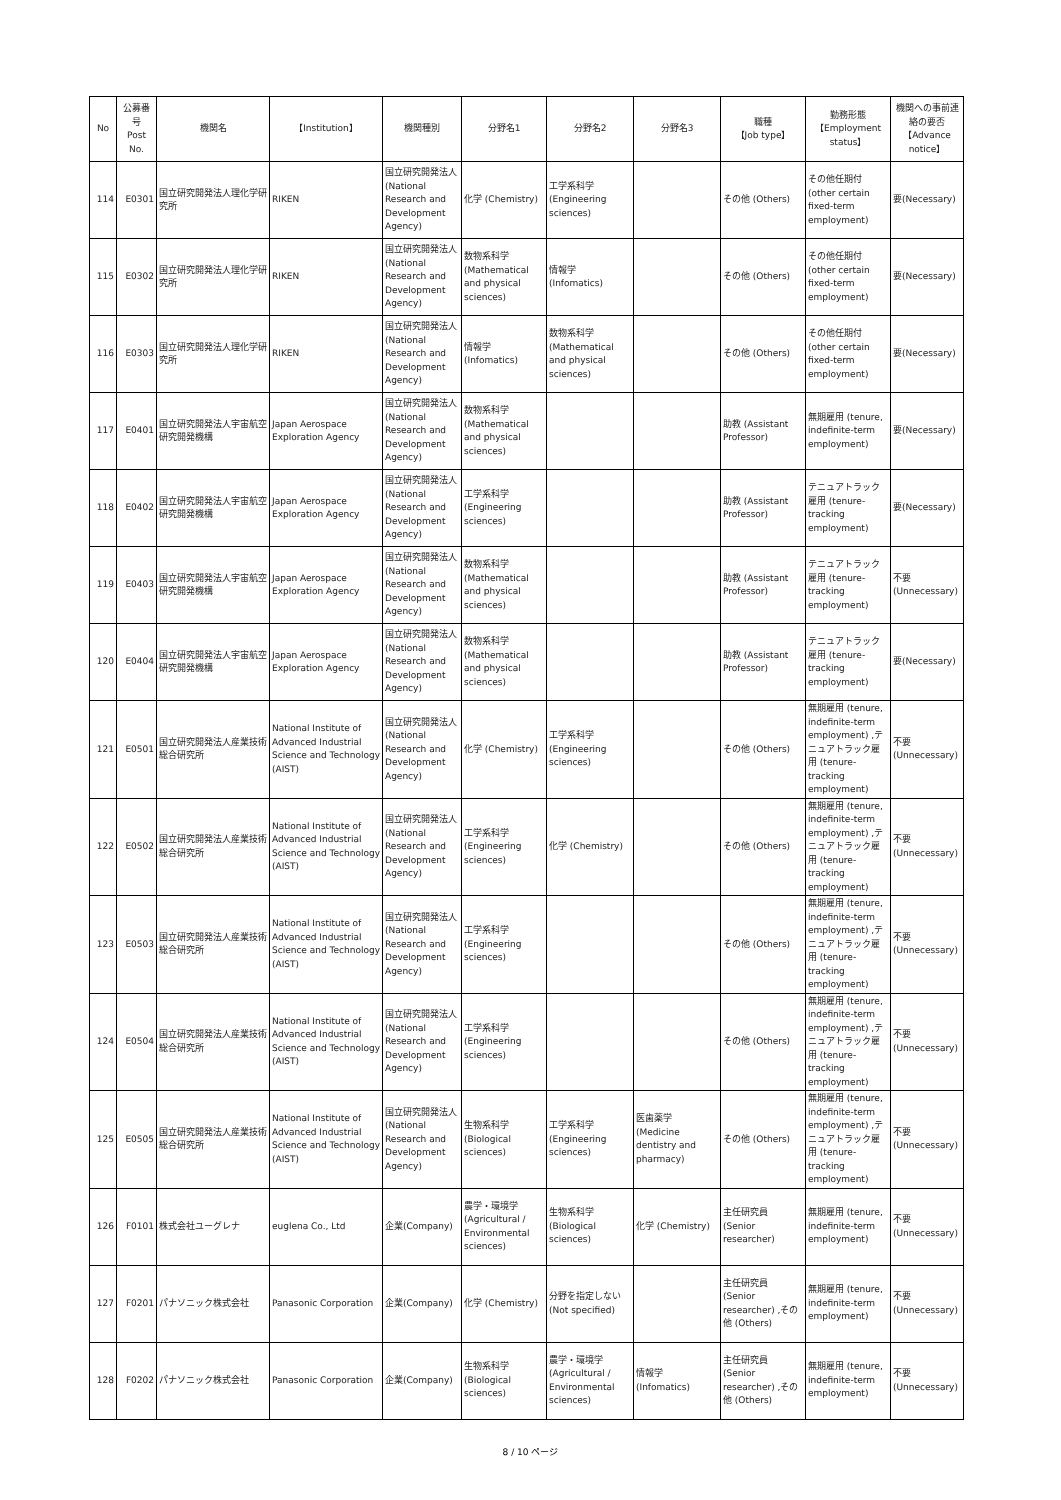| No | 公募番号 Post No. | 機関名 | 【Institution】 | 機関種別 | 分野名1 | 分野名2 | 分野名3 | 職種 【Job type】 | 勤務形態 【Employment status】 | 機関への事前連絡の要否 【Advance notice】 |
| --- | --- | --- | --- | --- | --- | --- | --- | --- | --- | --- |
| 114 | E0301 | 国立研究開発法人理化学研究所 | RIKEN | 国立研究開発法人 (National Research and Development Agency) | 化学 (Chemistry) | 工学系科学 (Engineering sciences) | | その他 (Others) | その他任期付 (other certain fixed-term employment) | 要(Necessary) |
| 115 | E0302 | 国立研究開発法人理化学研究所 | RIKEN | 国立研究開発法人 (National Research and Development Agency) | 数物系科学 (Mathematical and physical sciences) | 情報学 (Infomatics) | | その他 (Others) | その他任期付 (other certain fixed-term employment) | 要(Necessary) |
| 116 | E0303 | 国立研究開発法人理化学研究所 | RIKEN | 国立研究開発法人 (National Research and Development Agency) | 情報学 (Infomatics) | 数物系科学 (Mathematical and physical sciences) | | その他 (Others) | その他任期付 (other certain fixed-term employment) | 要(Necessary) |
| 117 | E0401 | 国立研究開発法人宇宙航空研究開発機構 | Japan Aerospace Exploration Agency | 国立研究開発法人 (National Research and Development Agency) | 数物系科学 (Mathematical and physical sciences) | | | 助教 (Assistant Professor) | 無期雇用 (tenure, indefinite-term employment) | 要(Necessary) |
| 118 | E0402 | 国立研究開発法人宇宙航空研究開発機構 | Japan Aerospace Exploration Agency | 国立研究開発法人 (National Research and Development Agency) | 工学系科学 (Engineering sciences) | | | 助教 (Assistant Professor) | テニュアトラック雇用 (tenure-tracking employment) | 要(Necessary) |
| 119 | E0403 | 国立研究開発法人宇宙航空研究開発機構 | Japan Aerospace Exploration Agency | 国立研究開発法人 (National Research and Development Agency) | 数物系科学 (Mathematical and physical sciences) | | | 助教 (Assistant Professor) | テニュアトラック雇用 (tenure-tracking employment) | 不要(Unnecessary) |
| 120 | E0404 | 国立研究開発法人宇宙航空研究開発機構 | Japan Aerospace Exploration Agency | 国立研究開発法人 (National Research and Development Agency) | 数物系科学 (Mathematical and physical sciences) | | | 助教 (Assistant Professor) | テニュアトラック雇用 (tenure-tracking employment) | 要(Necessary) |
| 121 | E0501 | 国立研究開発法人産業技術総合研究所 | National Institute of Advanced Industrial Science and Technology (AIST) | 国立研究開発法人 (National Research and Development Agency) | 化学 (Chemistry) | 工学系科学 (Engineering sciences) | | その他 (Others) | 無期雇用 (tenure, indefinite-term employment) ,テニュアトラック雇用 (tenure-tracking employment) | 不要(Unnecessary) |
| 122 | E0502 | 国立研究開発法人産業技術総合研究所 | National Institute of Advanced Industrial Science and Technology (AIST) | 国立研究開発法人 (National Research and Development Agency) | 工学系科学 (Engineering sciences) | 化学 (Chemistry) | | その他 (Others) | 無期雇用 (tenure, indefinite-term employment) ,テニュアトラック雇用 (tenure-tracking employment) | 不要(Unnecessary) |
| 123 | E0503 | 国立研究開発法人産業技術総合研究所 | National Institute of Advanced Industrial Science and Technology (AIST) | 国立研究開発法人 (National Research and Development Agency) | 工学系科学 (Engineering sciences) | | | その他 (Others) | 無期雇用 (tenure, indefinite-term employment) ,テニュアトラック雇用 (tenure-tracking employment) | 不要(Unnecessary) |
| 124 | E0504 | 国立研究開発法人産業技術総合研究所 | National Institute of Advanced Industrial Science and Technology (AIST) | 国立研究開発法人 (National Research and Development Agency) | 工学系科学 (Engineering sciences) | | | その他 (Others) | 無期雇用 (tenure, indefinite-term employment) ,テニュアトラック雇用 (tenure-tracking employment) | 不要(Unnecessary) |
| 125 | E0505 | 国立研究開発法人産業技術総合研究所 | National Institute of Advanced Industrial Science and Technology (AIST) | 国立研究開発法人 (National Research and Development Agency) | 生物系科学 (Biological sciences) | 工学系科学 (Engineering sciences) | 医歯薬学 (Medicine dentistry and pharmacy) | その他 (Others) | 無期雇用 (tenure, indefinite-term employment) ,テニュアトラック雇用 (tenure-tracking employment) | 不要(Unnecessary) |
| 126 | F0101 | 株式会社ユーグレナ | euglena Co., Ltd | 企業(Company) | 農学・環境学 (Agricultural / Environmental sciences) | 生物系科学 (Biological sciences) | 化学 (Chemistry) | 主任研究員 (Senior researcher) | 無期雇用 (tenure, indefinite-term employment) | 不要(Unnecessary) |
| 127 | F0201 | パナソニック株式会社 | Panasonic Corporation | 企業(Company) | 化学 (Chemistry) | 分野を指定しない (Not specified) | | 主任研究員 (Senior researcher) ,その他 (Others) | 無期雇用 (tenure, indefinite-term employment) | 不要(Unnecessary) |
| 128 | F0202 | パナソニック株式会社 | Panasonic Corporation | 企業(Company) | 生物系科学 (Biological sciences) | 農学・環境学 (Agricultural / Environmental sciences) | 情報学 (Infomatics) | 主任研究員 (Senior researcher) ,その他 (Others) | 無期雇用 (tenure, indefinite-term employment) | 不要(Unnecessary) |
8 / 10 ページ